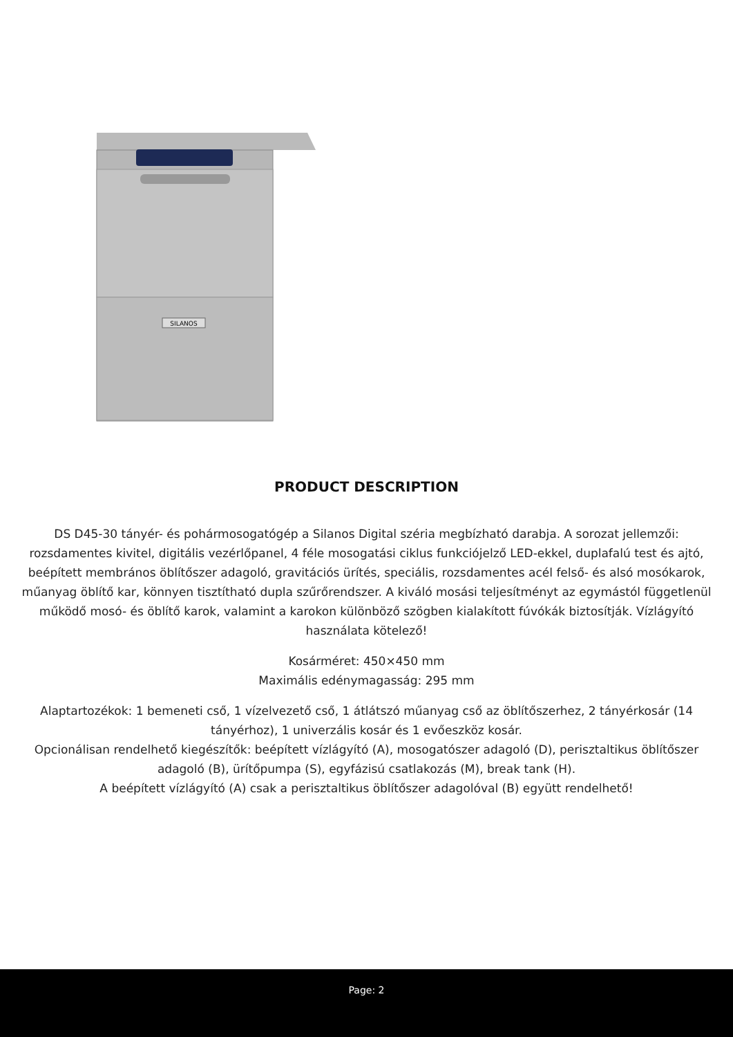SILANOS
PRODUCT DESCRIPTION
DS D45-30 tányér- és pohármosogatógép a Silanos Digital széria megbízható darabja. A sorozat jellemzői: rozsdamentes kivitel, digitális vezérlőpanel, 4 féle mosogatási ciklus funkciójelző LED-ekkel, duplafalú test és ajtó, beépített membrános öblítőszer adagoló, gravitációs ürítés, speciális, rozsdamentes acél felső- és alsó mosókarok, műanyag öblítő kar, könnyen tisztítható dupla szűrőrendszer. A kiváló mosási teljesítményt az egymástól függetlenül működő mosó- és öblítő karok, valamint a karokon különböző szögben kialakított fúvókák biztosítják. Vízlágyító használata kötelező!
Kosárméret: 450×450 mm
Maximális edénymagasság: 295 mm
Alaptartozékok: 1 bemeneti cső, 1 vízelvezető cső, 1 átlátszó műanyag cső az öblítőszerhez, 2 tányérkosár (14 tányérhoz), 1 univerzális kosár és 1 evőeszköz kosár.
Opcionálisan rendelhető kiegészítők: beépített vízlágyító (A), mosogatószer adagoló (D), perisztaltikus öblítőszer adagoló (B), ürítőpumpa (S), egyfázisú csatlakozás (M), break tank (H).
A beépített vízlágyító (A) csak a perisztaltikus öblítőszer adagolóval (B) együtt rendelhető!
Page: 2